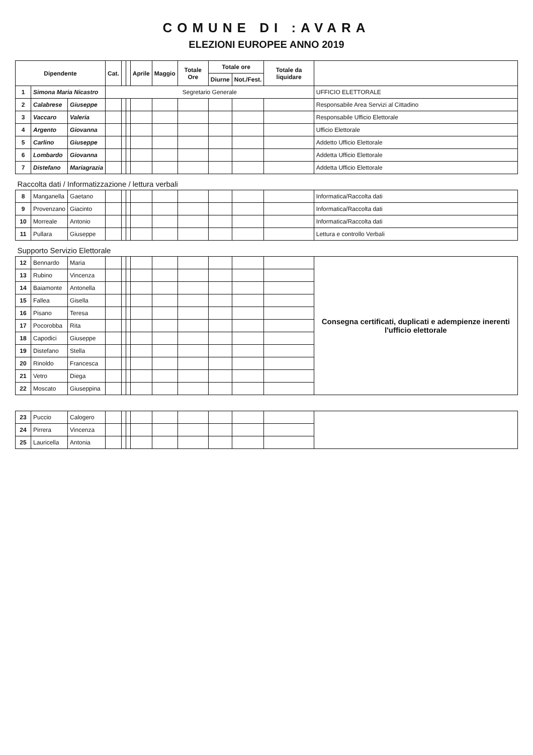COMUNE DI :AVARA
ELEZIONI EUROPEE ANNO 2019
| Dipendente | | | Cat. | | | Aprile | Maggio | Totale Ore | Totale ore | | Totale da liquidare | |
| --- | --- | --- | --- | --- | --- | --- | --- | --- | --- | --- | --- | --- |
| | | | | | | | | | Diurne | Not./Fest. | | |
| 1 | Simona Maria Nicastro | | Segretario Generale | | | | | | | | | UFFICIO ELETTORALE |
| 2 | Calabrese | Giuseppe | | | | | | | | | | Responsabile Area Servizi al Cittadino |
| 3 | Vaccaro | Valeria | | | | | | | | | | Responsabile Ufficio Elettorale |
| 4 | Argento | Giovanna | | | | | | | | | | Ufficio Elettorale |
| 5 | Carlino | Giuseppe | | | | | | | | | | Addetto Ufficio Elettorale |
| 6 | Lombardo | Giovanna | | | | | | | | | | Addetta Ufficio Elettorale |
| 7 | Distefano | Mariagrazia | | | | | | | | | | Addetta Ufficio Elettorale |
| Raccolta dati / Informatizzazione / lettura verbali | | | | | | | | | | | | |
| 8 | Manganella | Gaetano | | | | | | | | | | Informatica/Raccolta dati |
| 9 | Provenzano | Giacinto | | | | | | | | | | Informatica/Raccolta dati |
| 10 | Morreale | Antonio | | | | | | | | | | Informatica/Raccolta dati |
| 11 | Pullara | Giuseppe | | | | | | | | | | Lettura e controllo Verbali |
| Supporto Servizio Elettorale | | | | | | | | | | | | |
| 12 | Bennardo | Maria | | | | | | | | | | Consegna certificati, duplicati e adempienze inerenti l'ufficio elettorale |
| 13 | Rubino | Vincenza | | | | | | | | | | |
| 14 | Baiamonte | Antonella | | | | | | | | | | |
| 15 | Fallea | Gisella | | | | | | | | | | |
| 16 | Pisano | Teresa | | | | | | | | | | |
| 17 | Pocorobba | Rita | | | | | | | | | | |
| 18 | Capodici | Giuseppe | | | | | | | | | | |
| 19 | Distefano | Stella | | | | | | | | | | |
| 20 | Rinoldo | Francesca | | | | | | | | | | |
| 21 | Vetro | Diega | | | | | | | | | | |
| 22 | Moscato | Giuseppina | | | | | | | | | | |
| 23 | Puccio | Calogero | | | | | | | | | | |
| 24 | Pirrera | Vincenza | | | | | | | | | | |
| 25 | Lauricella | Antonia | | | | | | | | | | |